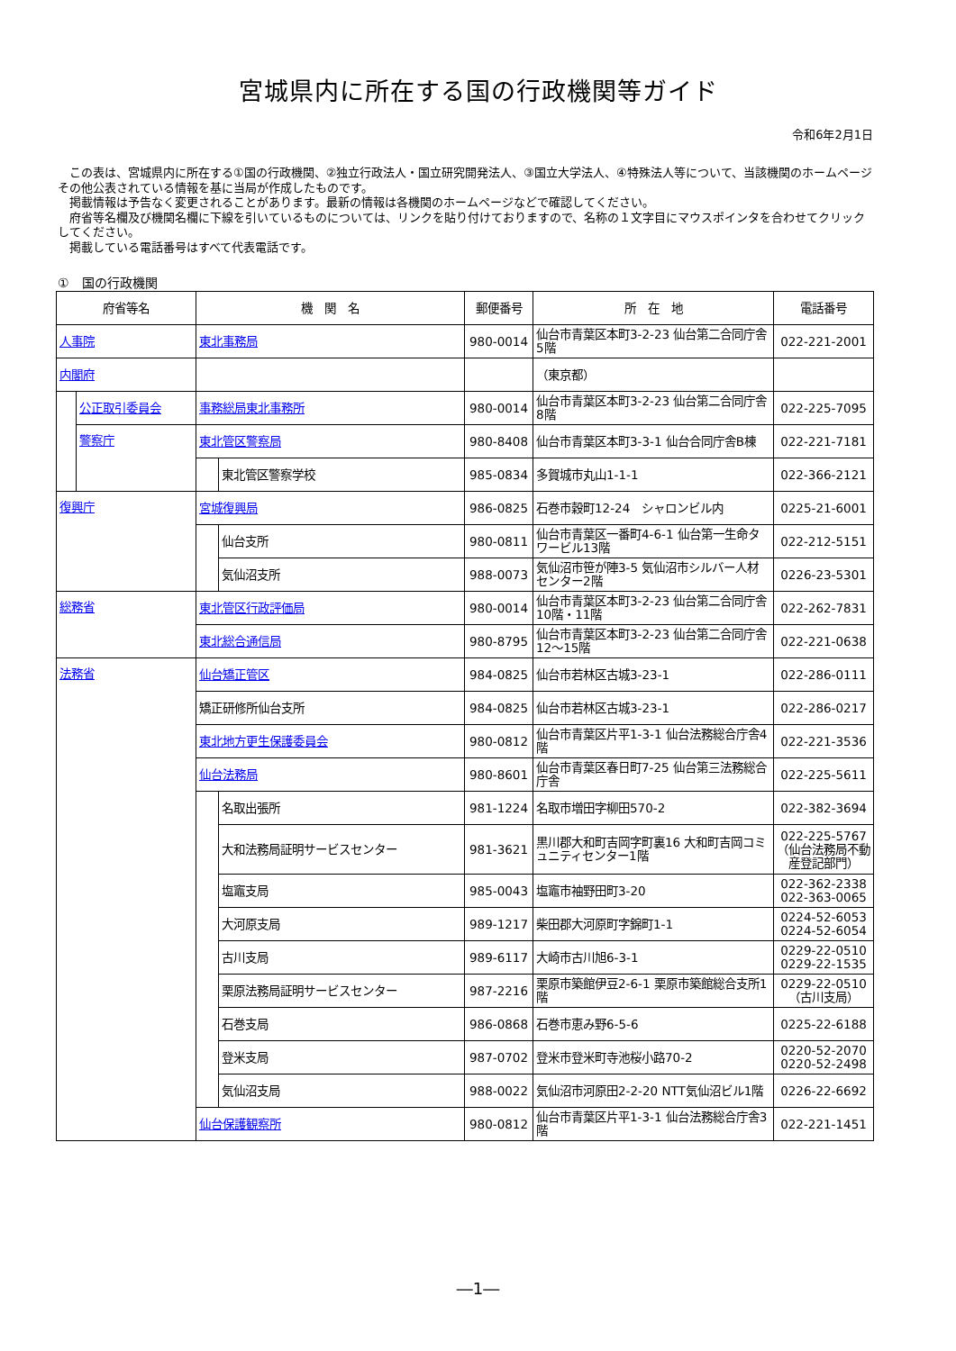宮城県内に所在する国の行政機関等ガイド
令和6年2月1日
　この表は、宮城県内に所在する①国の行政機関、②独立行政法人・国立研究開発法人、③国立大学法人、④特殊法人等について、当該機関のホームページその他公表されている情報を基に当局が作成したものです。
　掲載情報は予告なく変更されることがあります。最新の情報は各機関のホームページなどで確認してください。
　府省等名欄及び機関名欄に下線を引いているものについては、リンクを貼り付けておりますので、名称の１文字目にマウスポインタを合わせてクリックしてください。
　掲載している電話番号はすべて代表電話です。
①　国の行政機関
| 府省等名 | | 機 関 名 | | 郵便番号 | 所 在 地 | 電話番号 |
| --- | --- | --- | --- | --- | --- | --- |
| 人事院 | | 東北事務局 | | 980-0014 | 仙台市青葉区本町3-2-23 仙台第二合同庁舎5階 | 022-221-2001 |
| 内閣府 | | | | | （東京都） | |
| | 公正取引委員会 | 事務総局東北事務所 | | 980-0014 | 仙台市青葉区本町3-2-23 仙台第二合同庁舎8階 | 022-225-7095 |
| | 警察庁 | 東北管区警察局 | | 980-8408 | 仙台市青葉区本町3-3-1 仙台合同庁舎B棟 | 022-221-7181 |
| | | | 東北管区警察学校 | 985-0834 | 多賀城市丸山1-1-1 | 022-366-2121 |
| 復興庁 | | 宮城復興局 | | 986-0825 | 石巻市穀町12-24 シャロンビル内 | 0225-21-6001 |
| | | | 仙台支所 | 980-0811 | 仙台市青葉区一番町4-6-1 仙台第一生命タワービル13階 | 022-212-5151 |
| | | | 気仙沼支所 | 988-0073 | 気仙沼市笹が陣3-5 気仙沼市シルバー人材センター2階 | 0226-23-5301 |
| 総務省 | | 東北管区行政評価局 | | 980-0014 | 仙台市青葉区本町3-2-23 仙台第二合同庁舎10階・11階 | 022-262-7831 |
| | | 東北総合通信局 | | 980-8795 | 仙台市青葉区本町3-2-23 仙台第二合同庁舎12～15階 | 022-221-0638 |
| 法務省 | | 仙台矯正管区 | | 984-0825 | 仙台市若林区古城3-23-1 | 022-286-0111 |
| | | 矯正研修所仙台支所 | | 984-0825 | 仙台市若林区古城3-23-1 | 022-286-0217 |
| | | 東北地方更生保護委員会 | | 980-0812 | 仙台市青葉区片平1-3-1 仙台法務総合庁舎4階 | 022-221-3536 |
| | | 仙台法務局 | | 980-8601 | 仙台市青葉区春日町7-25 仙台第三法務総合庁舎 | 022-225-5611 |
| | | | 名取出張所 | 981-1224 | 名取市増田字柳田570-2 | 022-382-3694 |
| | | | 大和法務局証明サービスセンター | 981-3621 | 黒川郡大和町吉岡字町裏16 大和町吉岡コミュニティセンター1階 | 022-225-5767 （仙台法務局不動産登記部門） |
| | | | 塩竈支局 | 985-0043 | 塩竈市袖野田町3-20 | 022-362-2338 022-363-0065 |
| | | | 大河原支局 | 989-1217 | 柴田郡大河原町字錦町1-1 | 0224-52-6053 0224-52-6054 |
| | | | 古川支局 | 989-6117 | 大崎市古川旭6-3-1 | 0229-22-0510 0229-22-1535 |
| | | | 栗原法務局証明サービスセンター | 987-2216 | 栗原市築館伊豆2-6-1 栗原市築館総合支所1階 | 0229-22-0510 （古川支局） |
| | | | 石巻支局 | 986-0868 | 石巻市恵み野6-5-6 | 0225-22-6188 |
| | | | 登米支局 | 987-0702 | 登米市登米町寺池桜小路70-2 | 0220-52-2070 0220-52-2498 |
| | | | 気仙沼支局 | 988-0022 | 気仙沼市河原田2-2-20 NTT気仙沼ビル1階 | 0226-22-6692 |
| | | 仙台保護観察所 | | 980-0812 | 仙台市青葉区片平1-3-1 仙台法務総合庁舎3階 | 022-221-1451 |
―1―